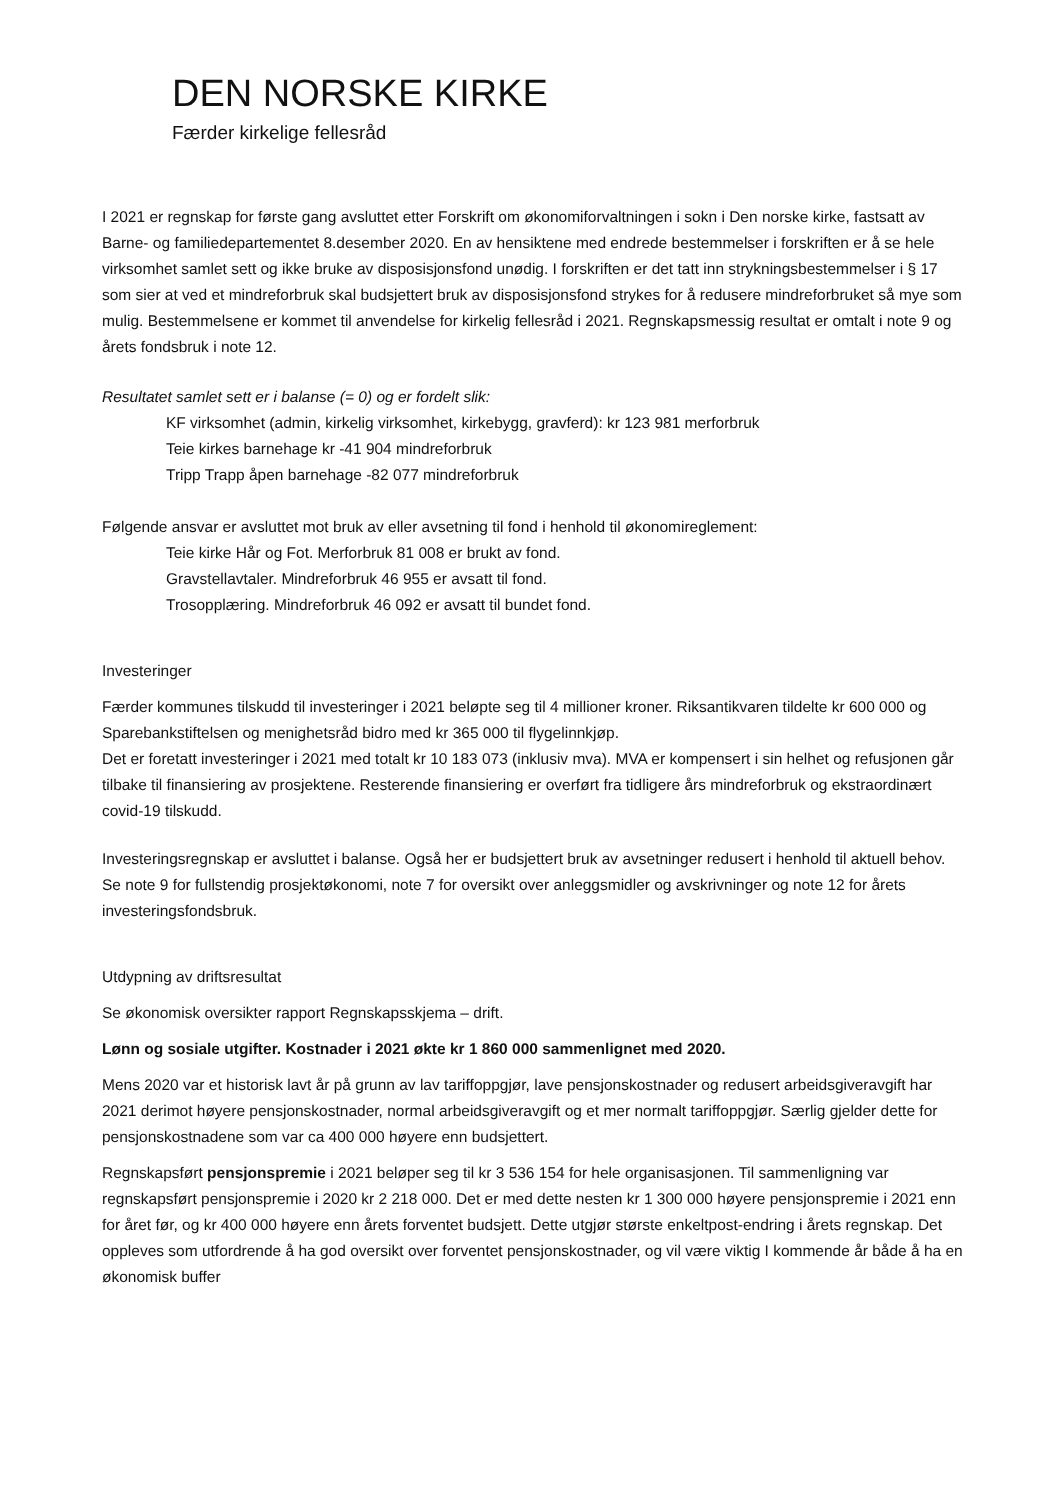DEN NORSKE KIRKE
Færder kirkelige fellesråd
I 2021 er regnskap for første gang avsluttet etter Forskrift om økonomiforvaltningen i sokn i Den norske kirke, fastsatt av Barne- og familiedepartementet 8.desember 2020. En av hensiktene med endrede bestemmelser i forskriften er å se hele virksomhet samlet sett og ikke bruke av disposisjonsfond unødig. I forskriften er det tatt inn strykningsbestemmelser i § 17 som sier at ved et mindreforbruk skal budsjettert bruk av disposisjonsfond strykes for å redusere mindreforbruket så mye som mulig. Bestemmelsene er kommet til anvendelse for kirkelig fellesråd i 2021. Regnskapsmessig resultat er omtalt i note 9 og årets fondsbruk i note 12.
Resultatet samlet sett er i balanse (= 0) og er fordelt slik:
KF virksomhet (admin, kirkelig virksomhet, kirkebygg, gravferd): kr 123 981 merforbruk
Teie kirkes barnehage kr -41 904 mindreforbruk
Tripp Trapp åpen barnehage -82 077 mindreforbruk
Følgende ansvar er avsluttet mot bruk av eller avsetning til fond i henhold til økonomireglement:
Teie kirke Hår og Fot. Merforbruk 81 008 er brukt av fond.
Gravstellavtaler. Mindreforbruk 46 955 er avsatt til fond.
Trosopplæring. Mindreforbruk 46 092 er avsatt til bundet fond.
Investeringer
Færder kommunes tilskudd til investeringer i 2021 beløpte seg til 4 millioner kroner. Riksantikvaren tildelte kr 600 000 og Sparebankstiftelsen og menighetsråd bidro med kr 365 000 til flygelinnkjøp.
Det er foretatt investeringer i 2021 med totalt kr 10 183 073 (inklusiv mva). MVA er kompensert i sin helhet og refusjonen går tilbake til finansiering av prosjektene. Resterende finansiering er overført fra tidligere års mindreforbruk og ekstraordinært covid-19 tilskudd.
Investeringsregnskap er avsluttet i balanse. Også her er budsjettert bruk av avsetninger redusert i henhold til aktuell behov.
Se note 9 for fullstendig prosjektøkonomi, note 7 for oversikt over anleggsmidler og avskrivninger og note 12 for årets investeringsfondsbruk.
Utdypning av driftsresultat
Se økonomisk oversikter rapport Regnskapsskjema – drift.
Lønn og sosiale utgifter. Kostnader i 2021 økte kr 1 860 000 sammenlignet med 2020.
Mens 2020 var et historisk lavt år på grunn av lav tariffoppgjør, lave pensjonskostnader og redusert arbeidsgiveravgift har 2021 derimot høyere pensjonskostnader, normal arbeidsgiveravgift og et mer normalt tariffoppgjør. Særlig gjelder dette for pensjonskostnadene som var ca 400 000 høyere enn budsjettert.
Regnskapsført pensjonspremie i 2021 beløper seg til kr 3 536 154 for hele organisasjonen. Til sammenligning var regnskapsført pensjonspremie i 2020 kr 2 218 000. Det er med dette nesten kr 1 300 000 høyere pensjonspremie i 2021 enn for året før, og kr 400 000 høyere enn årets forventet budsjett. Dette utgjør største enkeltpost-endring i årets regnskap. Det oppleves som utfordrende å ha god oversikt over forventet pensjonskostnader, og vil være viktig I kommende år både å ha en økonomisk buffer